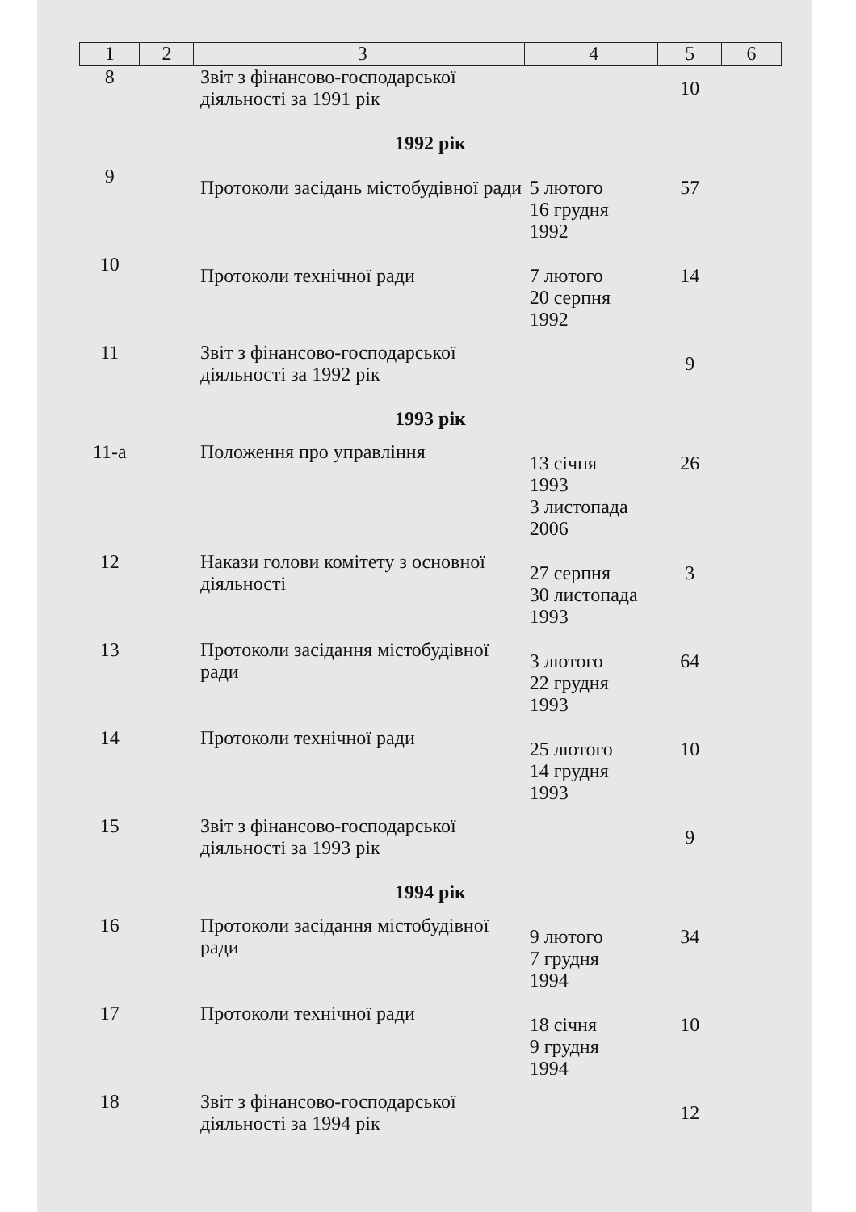| 1 | 2 | 3 | 4 | 5 | 6 |
| --- | --- | --- | --- | --- | --- |
| 8 | | Звіт з фінансово-господарської діяльності за 1991 рік | | 10 | |
| 1992 рік | | | | | |
| 9 | | Протоколи засідань містобудівної ради | 5 лютого 16 грудня 1992 | 57 | |
| 10 | | Протоколи технічної ради | 7 лютого 20 серпня 1992 | 14 | |
| 11 | | Звіт з фінансово-господарської діяльності за 1992 рік | | 9 | |
| 1993 рік | | | | | |
| 11-а | | Положення про управління | 13 січня 1993 3 листопада 2006 | 26 | |
| 12 | | Накази голови комітету з основної діяльності | 27 серпня 30 листопада 1993 | 3 | |
| 13 | | Протоколи засідання містобудівної ради | 3 лютого 22 грудня 1993 | 64 | |
| 14 | | Протоколи технічної ради | 25 лютого 14 грудня 1993 | 10 | |
| 15 | | Звіт з фінансово-господарської діяльності за 1993 рік | | 9 | |
| 1994 рік | | | | | |
| 16 | | Протоколи засідання містобудівної ради | 9 лютого 7 грудня 1994 | 34 | |
| 17 | | Протоколи технічної ради | 18 січня 9 грудня 1994 | 10 | |
| 18 | | Звіт з фінансово-господарської діяльності за 1994 рік | | 12 | |